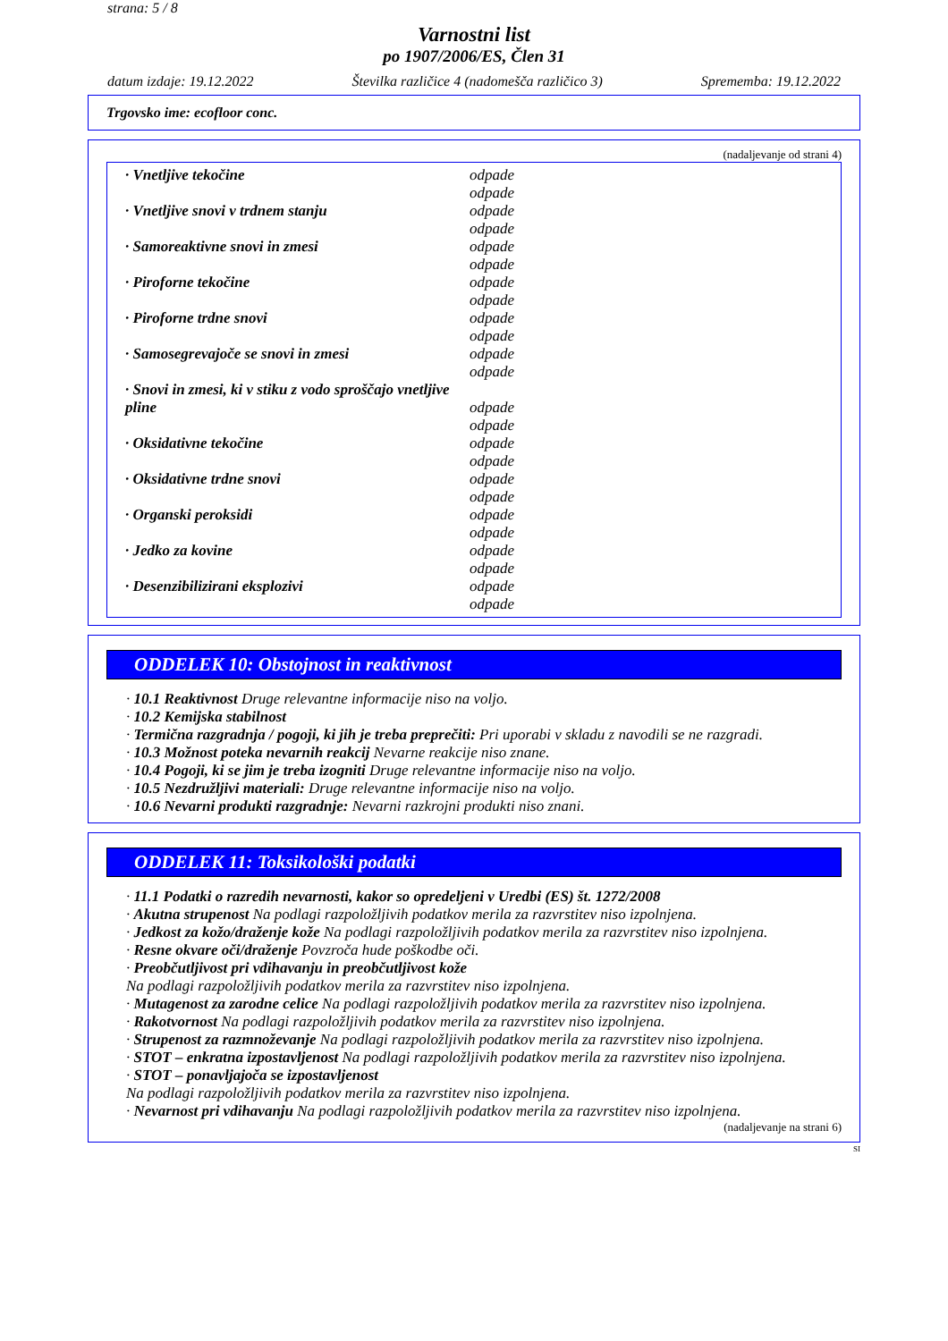strana: 5 / 8
Varnostni list
po 1907/2006/ES, Člen 31
datum izdaje: 19.12.2022 Številka različice 4 (nadomešča različico 3) Sprememba: 19.12.2022
Trgovsko ime: ecofloor conc.
(nadaljevanje od strani 4)
| · Vnetljive tekočine | odpade odpade |
| · Vnetljive snovi v trdnem stanju | odpade odpade |
| · Samoreaktivne snovi in zmesi | odpade odpade |
| · Piroforne tekočine | odpade odpade |
| · Piroforne trdne snovi | odpade odpade |
| · Samosegrevajoče se snovi in zmesi | odpade odpade |
| · Snovi in zmesi, ki v stiku z vodo sproščajo vnetljive pline | odpade odpade |
| · Oksidativne tekočine | odpade odpade |
| · Oksidativne trdne snovi | odpade odpade |
| · Organski peroksidi | odpade odpade |
| · Jedko za kovine | odpade odpade |
| · Desenzibilizirani eksplozivi | odpade odpade |
ODDELEK 10: Obstojnost in reaktivnost
· 10.1 Reaktivnost Druge relevantne informacije niso na voljo.
· 10.2 Kemijska stabilnost
· Termična razgradnja / pogoji, ki jih je treba preprečiti: Pri uporabi v skladu z navodili se ne razgradi.
· 10.3 Možnost poteka nevarnih reakcij Nevarne reakcije niso znane.
· 10.4 Pogoji, ki se jim je treba izogniti Druge relevantne informacije niso na voljo.
· 10.5 Nezdružljivi materiali: Druge relevantne informacije niso na voljo.
· 10.6 Nevarni produkti razgradnje: Nevarni razkrojni produkti niso znani.
ODDELEK 11: Toksikološki podatki
· 11.1 Podatki o razredih nevarnosti, kakor so opredeljeni v Uredbi (ES) št. 1272/2008
· Akutna strupenost Na podlagi razpoložljivih podatkov merila za razvrstitev niso izpolnjena.
· Jedkost za kožo/draženje kože Na podlagi razpoložljivih podatkov merila za razvrstitev niso izpolnjena.
· Resne okvare oči/draženje Povzroča hude poškodbe oči.
· Preobčutljivost pri vdihavanju in preobčutljivost kože
Na podlagi razpoložljivih podatkov merila za razvrstitev niso izpolnjena.
· Mutagenost za zarodne celice Na podlagi razpoložljivih podatkov merila za razvrstitev niso izpolnjena.
· Rakotvornost Na podlagi razpoložljivih podatkov merila za razvrstitev niso izpolnjena.
· Strupenost za razmnoževanje Na podlagi razpoložljivih podatkov merila za razvrstitev niso izpolnjena.
· STOT – enkratna izpostavljenost Na podlagi razpoložljivih podatkov merila za razvrstitev niso izpolnjena.
· STOT – ponavljajoča se izpostavljenost
Na podlagi razpoložljivih podatkov merila za razvrstitev niso izpolnjena.
· Nevarnost pri vdihavanju Na podlagi razpoložljivih podatkov merila za razvrstitev niso izpolnjena.
(nadaljevanje na strani 6)
SI